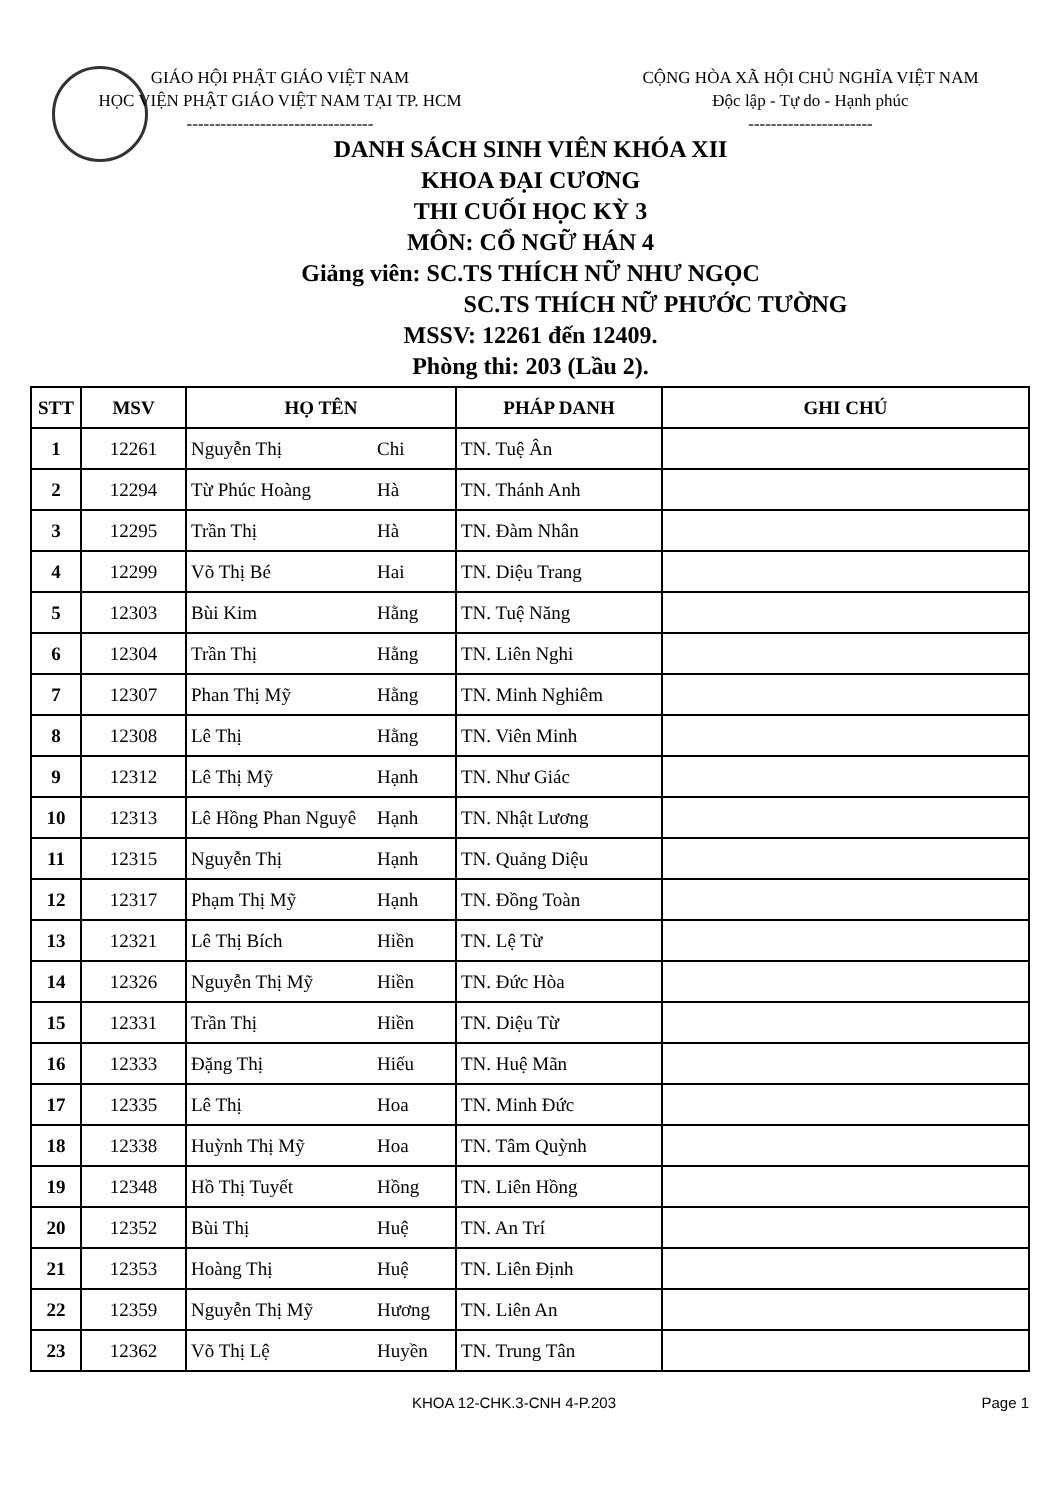GIÁO HỘI PHẬT GIÁO VIỆT NAM
HỌC VIỆN PHẬT GIÁO VIỆT NAM TẠI TP. HCM
---------------------------------
CỘNG HÒA XÃ HỘI CHỦ NGHĨA VIỆT NAM
Độc lập - Tự do - Hạnh phúc
----------------------
DANH SÁCH SINH VIÊN KHÓA XII
KHOA ĐẠI CƯƠNG
THI CUỐI HỌC KỲ 3
MÔN: CỔ NGỮ HÁN 4
Giảng viên: SC.TS THÍCH NỮ NHƯ NGỌC
SC.TS THÍCH NỮ PHƯỚC TƯỜNG
MSSV: 12261 đến 12409.
Phòng thi: 203 (Lầu 2).
| STT | MSV | HỌ TÊN | PHÁP DANH | GHI CHÚ |
| --- | --- | --- | --- | --- |
| 1 | 12261 | Nguyễn Thị Chi | TN. Tuệ Ân | |
| 2 | 12294 | Từ Phúc Hoàng Hà | TN. Thánh Anh | |
| 3 | 12295 | Trần Thị Hà | TN. Đàm Nhân | |
| 4 | 12299 | Võ Thị Bé Hai | TN. Diệu Trang | |
| 5 | 12303 | Bùi Kim Hằng | TN. Tuệ Năng | |
| 6 | 12304 | Trần Thị Hằng | TN. Liên Nghi | |
| 7 | 12307 | Phan Thị Mỹ Hằng | TN. Minh Nghiêm | |
| 8 | 12308 | Lê Thị Hằng | TN. Viên Minh | |
| 9 | 12312 | Lê Thị Mỹ Hạnh | TN. Như Giác | |
| 10 | 12313 | Lê Hồng Phan Nguyê Hạnh | TN. Nhật Lương | |
| 11 | 12315 | Nguyễn Thị Hạnh | TN. Quảng Diệu | |
| 12 | 12317 | Phạm Thị Mỹ Hạnh | TN. Đồng Toàn | |
| 13 | 12321 | Lê Thị Bích Hiền | TN. Lệ Từ | |
| 14 | 12326 | Nguyễn Thị Mỹ Hiền | TN. Đức Hòa | |
| 15 | 12331 | Trần Thị Hiền | TN. Diệu Từ | |
| 16 | 12333 | Đặng Thị Hiếu | TN. Huệ Mãn | |
| 17 | 12335 | Lê Thị Hoa | TN. Minh Đức | |
| 18 | 12338 | Huỳnh Thị Mỹ Hoa | TN. Tâm Quỳnh | |
| 19 | 12348 | Hồ Thị Tuyết Hồng | TN. Liên Hồng | |
| 20 | 12352 | Bùi Thị Huệ | TN. An Trí | |
| 21 | 12353 | Hoàng Thị Huệ | TN. Liên Định | |
| 22 | 12359 | Nguyễn Thị Mỹ Hương | TN. Liên An | |
| 23 | 12362 | Võ Thị Lệ Huyền | TN. Trung Tân | |
KHOA 12-CHK.3-CNH 4-P.203 Page 1